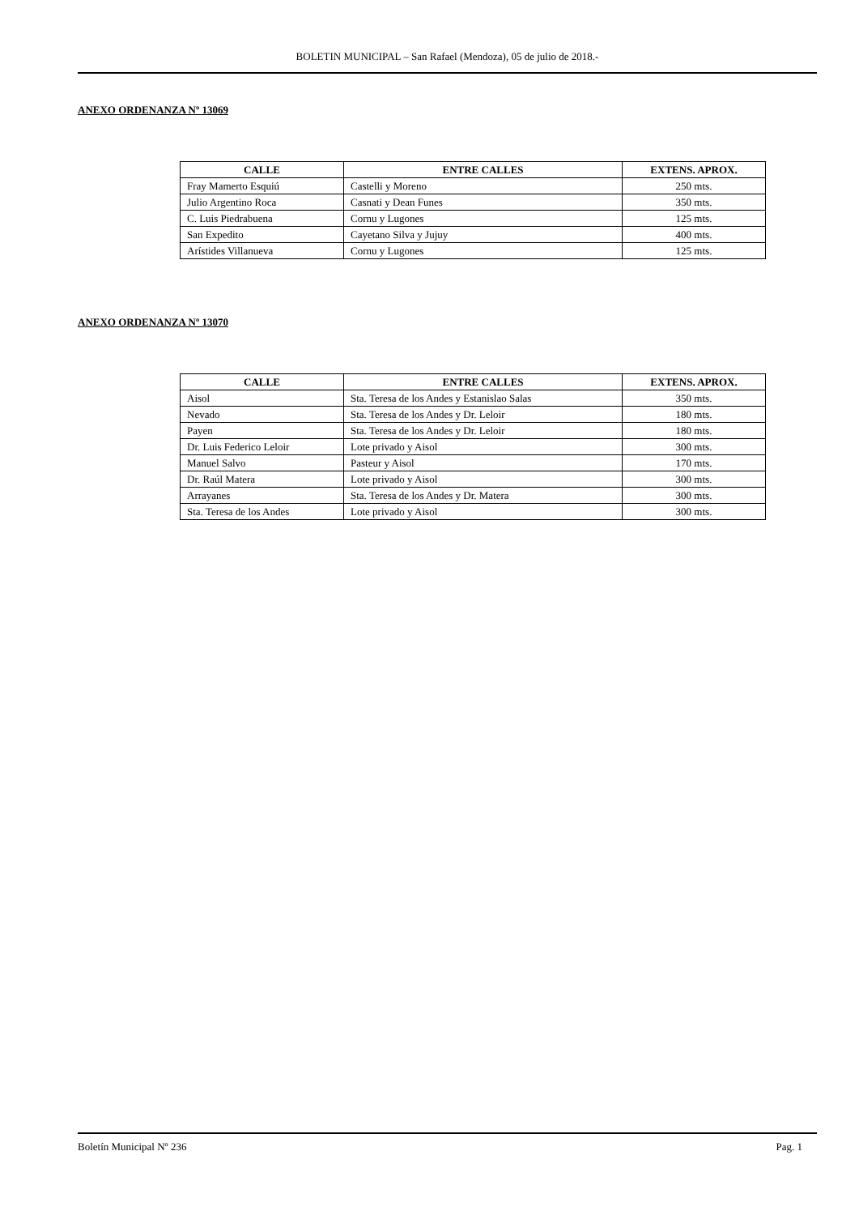BOLETIN MUNICIPAL – San Rafael (Mendoza), 05 de julio de 2018.-
ANEXO ORDENANZA Nº 13069
| CALLE | ENTRE CALLES | EXTENS. APROX. |
| --- | --- | --- |
| Fray Mamerto Esquiú | Castelli y Moreno | 250 mts. |
| Julio Argentino Roca | Casnati y Dean Funes | 350 mts. |
| C. Luis Piedrabuena | Cornu y Lugones | 125 mts. |
| San Expedito | Cayetano Silva y Jujuy | 400 mts. |
| Arístides Villanueva | Cornu y Lugones | 125 mts. |
ANEXO ORDENANZA Nº 13070
| CALLE | ENTRE CALLES | EXTENS. APROX. |
| --- | --- | --- |
| Aisol | Sta. Teresa de los Andes y Estanislao Salas | 350 mts. |
| Nevado | Sta. Teresa de los Andes y Dr. Leloir | 180 mts. |
| Payen | Sta. Teresa de los Andes y Dr. Leloir | 180 mts. |
| Dr. Luis Federico Leloir | Lote privado y Aisol | 300 mts. |
| Manuel Salvo | Pasteur y Aisol | 170 mts. |
| Dr. Raúl Matera | Lote privado y Aisol | 300 mts. |
| Arrayanes | Sta. Teresa de los Andes y Dr. Matera | 300 mts. |
| Sta. Teresa de los Andes | Lote privado y Aisol | 300 mts. |
Boletín Municipal Nº 236 Pag. 1